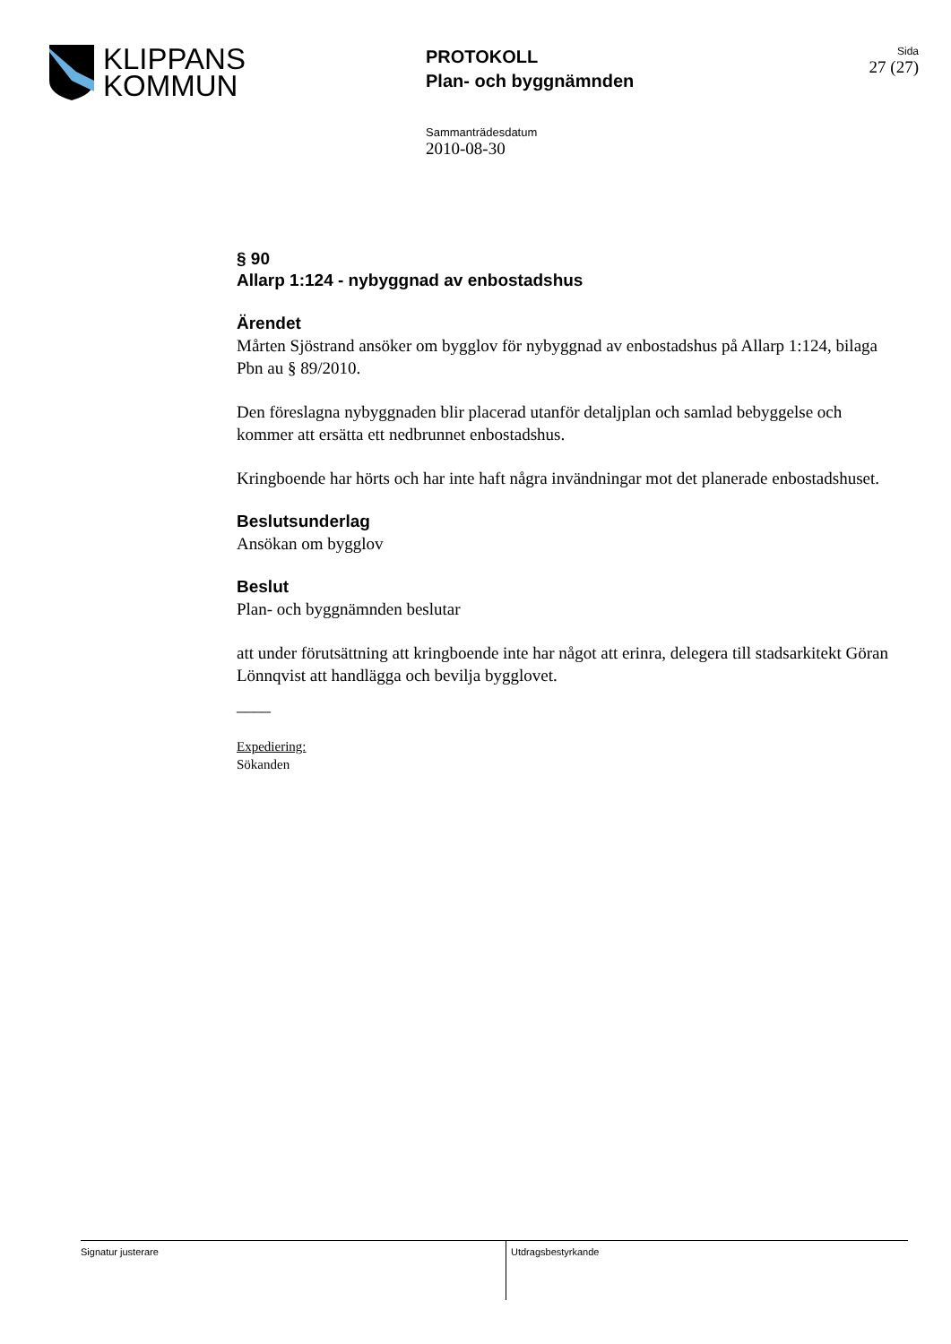KLIPPANS
KOMMUN
PROTOKOLL
Plan- och byggnämnden
Sida
27 (27)
Sammanträdesdatum
2010-08-30
§ 90
Allarp 1:124 - nybyggnad av enbostadshus
Ärendet
Mårten Sjöstrand ansöker om bygglov för nybyggnad av enbostadshus på Allarp 1:124, bilaga Pbn au § 89/2010.
Den föreslagna nybyggnaden blir placerad utanför detaljplan och samlad bebyggelse och kommer att ersätta ett nedbrunnet enbostadshus.
Kringboende har hörts och har inte haft några invändningar mot det planerade enbostadshuset.
Beslutsunderlag
Ansökan om bygglov
Beslut
Plan- och byggnämnden beslutar
att under förutsättning att kringboende inte har något att erinra, delegera till stadsarkitekt Göran Lönnqvist att handlägga och bevilja bygglovet.
____
Expediering:
Sökanden
Signatur justerare Utdragsbestyrkande